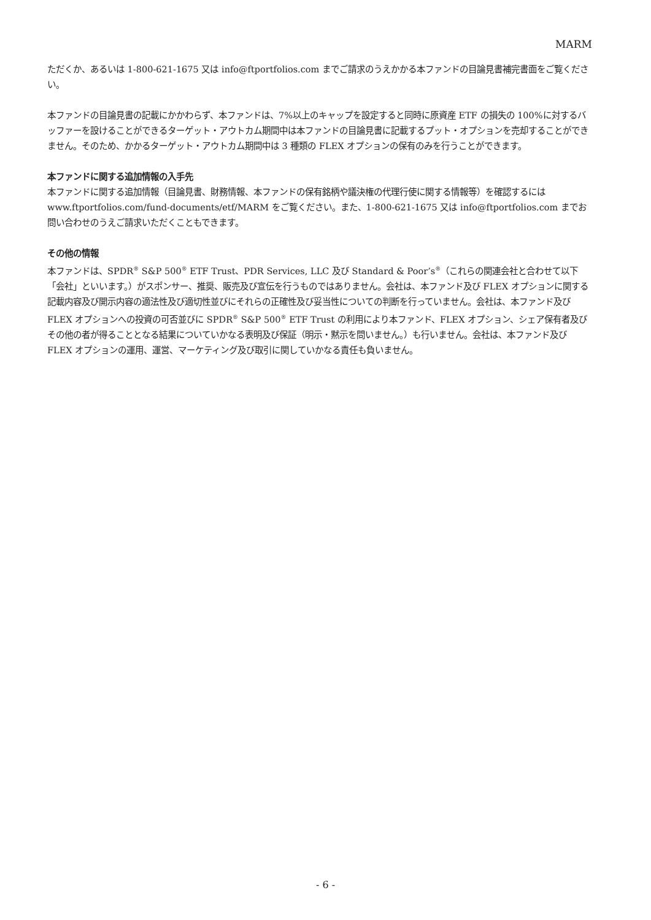MARM
ただくか、あるいは 1-800-621-1675 又は info@ftportfolios.com までご請求のうえかかる本ファンドの目論見書補完書面をご覧ください。
本ファンドの目論見書の記載にかかわらず、本ファンドは、7%以上のキャップを設定すると同時に原資産 ETF の損失の 100%に対するバッファーを設けることができるターゲット・アウトカム期間中は本ファンドの目論見書に記載するプット・オプションを売却することができません。そのため、かかるターゲット・アウトカム期間中は 3 種類の FLEX オプションの保有のみを行うことができます。
本ファンドに関する追加情報の入手先
本ファンドに関する追加情報（目論見書、財務情報、本ファンドの保有銘柄や議決権の代理行使に関する情報等）を確認するには www.ftportfolios.com/fund-documents/etf/MARM をご覧ください。また、1-800-621-1675 又は info@ftportfolios.com までお問い合わせのうえご請求いただくこともできます。
その他の情報
本ファンドは、SPDR<sup>®</sup> S&P 500<sup>®</sup> ETF Trust、PDR Services, LLC 及び Standard & Poor’s<sup>®</sup>（これらの関連会社と合わせて以下「会社」といいます。）がスポンサー、推奨、販売及び宣伝を行うものではありません。会社は、本ファンド及び FLEX オプションに関する記載内容及び開示内容の適法性及び適切性並びにそれらの正確性及び妥当性についての判断を行っていません。会社は、本ファンド及び FLEX オプションへの投資の可否並びに SPDR<sup>®</sup> S&P 500<sup>®</sup> ETF Trust の利用により本ファンド、FLEX オプション、シェア保有者及びその他の者が得ることとなる結果についていかなる表明及び保証（明示・黙示を問いません。）も行いません。会社は、本ファンド及び FLEX オプションの運用、運営、マーケティング及び取引に関していかなる責任も負いません。
- 6 -